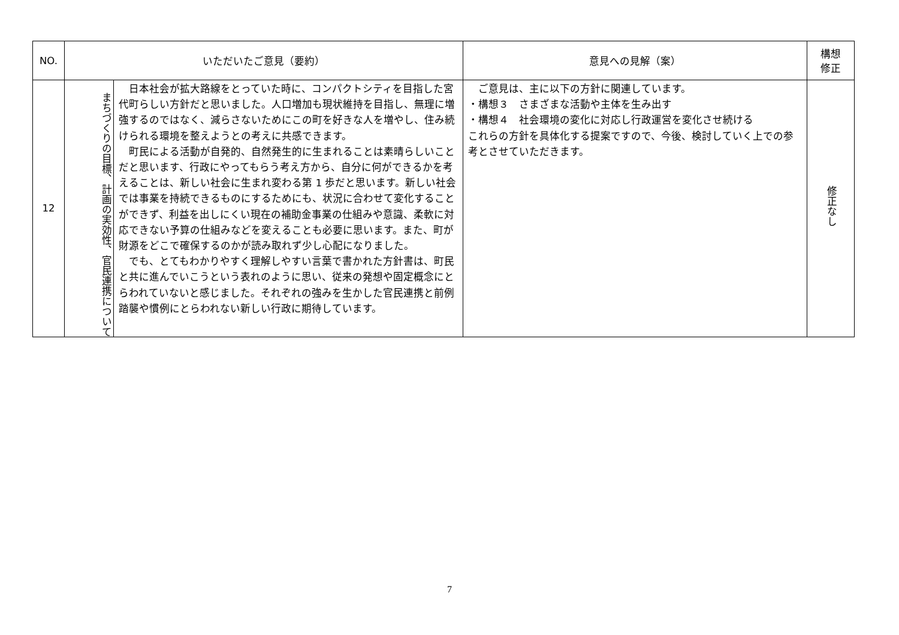| NO. | いただいたご意見（要約） | | 意見への見解（案） | 構想 修正 |
| --- | --- | --- | --- | --- |
| 12 | まちづくりの目標、計画の実効性、官民連携について | 日本社会が拡大路線をとっていた時に、コンパクトシティを目指した宮代町らしい方針だと思いました。人口増加も現状維持を目指し、無理に増強するのではなく、減らさないためにこの町を好きな人を増やし、住み続けられる環境を整えようとの考えに共感できます。 町民による活動が自発的、自然発生的に生まれることは素晴らしいことだと思います、行政にやってもらう考え方から、自分に何ができるかを考えることは、新しい社会に生まれ変わる第 1 歩だと思います。新しい社会では事業を持続できるものにするためにも、状況に合わせて変化することができず、利益を出しにくい現在の補助金事業の仕組みや意識、柔軟に対応できない予算の仕組みなどを変えることも必要に思います。また、町が財源をどこで確保するのかが読み取れず少し心配になりました。 でも、とてもわかりやすく理解しやすい言葉で書かれた方針書は、町民と共に進んでいこうという表れのように思い、従来の発想や固定概念にとらわれていないと感じました。それぞれの強みを生かした官民連携と前例踏襲や慣例にとらわれない新しい行政に期待しています。 | ご意見は、主に以下の方針に関連しています。 ・構想３ さまざまな活動や主体を生み出す ・構想４ 社会環境の変化に対応し行政運営を変化させ続ける これらの方針を具体化する提案ですので、今後、検討していく上での参考とさせていただきます。 | 修正なし |
7